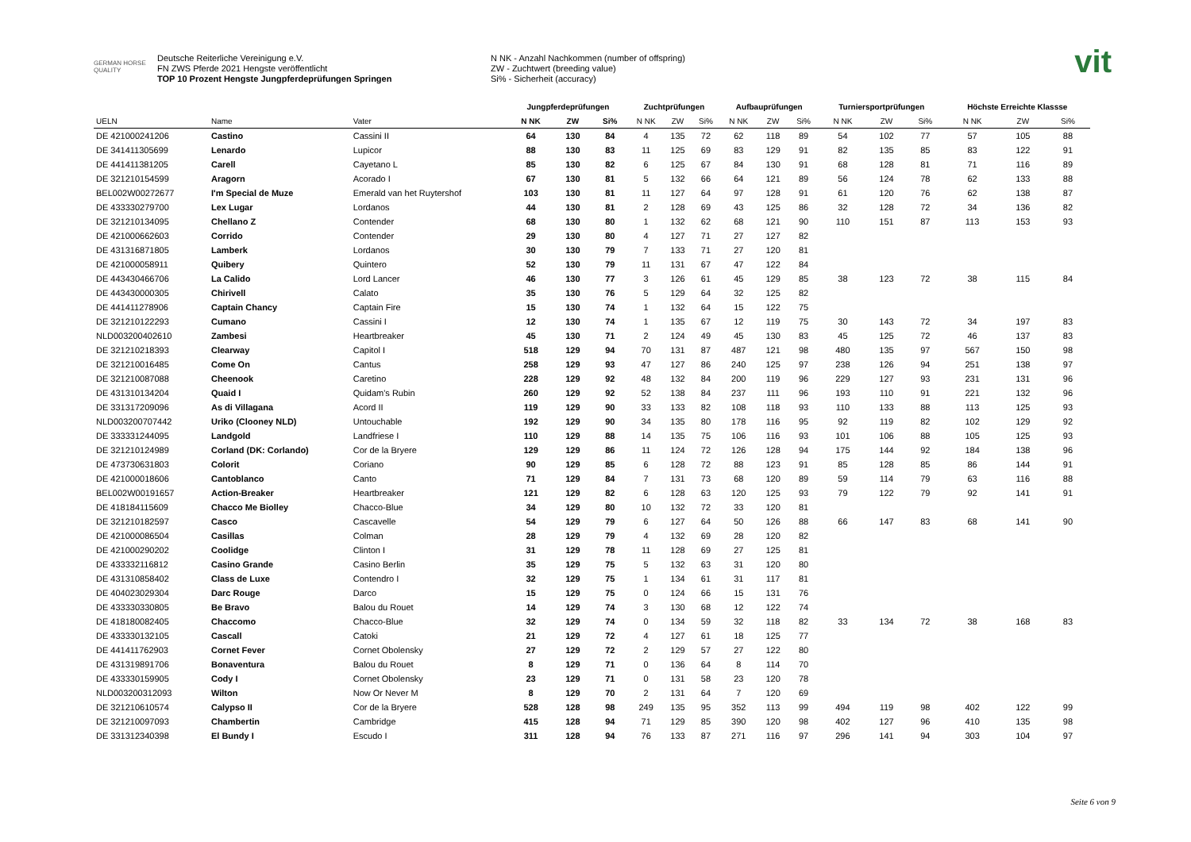GERMAN HORSE QUALITY
Deutsche Reiterliche Vereinigung e.V.
FN ZWS Pferde 2021 Hengste veröffentlicht
TOP 10 Prozent Hengste Jungpferdeprüfungen Springen
N NK - Anzahl Nachkommen (number of offspring)
ZW - Zuchtwert (breeding value)
Si% - Sicherheit (accuracy)
vit
| | | | Jungpferdeprüfungen | | | Zuchtprüfungen | | | Aufbauprüfungen | | | Turniersportprüfungen | | | Höchste Erreichte Klassse | | |
| --- | --- | --- | --- | --- | --- | --- | --- | --- | --- | --- | --- | --- | --- | --- | --- | --- | --- |
| UELN | Name | Vater | N NK | ZW | Si% | N NK | ZW | Si% | N NK | ZW | Si% | N NK | ZW | Si% | N NK | ZW | Si% |
| DE 421000241206 | Castino | Cassini II | 64 | 130 | 84 | 4 | 135 | 72 | 62 | 118 | 89 | 54 | 102 | 77 | 57 | 105 | 88 |
| DE 341411305699 | Lenardo | Lupicor | 88 | 130 | 83 | 11 | 125 | 69 | 83 | 129 | 91 | 82 | 135 | 85 | 83 | 122 | 91 |
| DE 441411381205 | Carell | Cayetano L | 85 | 130 | 82 | 6 | 125 | 67 | 84 | 130 | 91 | 68 | 128 | 81 | 71 | 116 | 89 |
| DE 321210154599 | Aragorn | Acorado I | 67 | 130 | 81 | 5 | 132 | 66 | 64 | 121 | 89 | 56 | 124 | 78 | 62 | 133 | 88 |
| BEL002W00272677 | I'm Special de Muze | Emerald van het Ruytershof | 103 | 130 | 81 | 11 | 127 | 64 | 97 | 128 | 91 | 61 | 120 | 76 | 62 | 138 | 87 |
| DE 433330279700 | Lex Lugar | Lordanos | 44 | 130 | 81 | 2 | 128 | 69 | 43 | 125 | 86 | 32 | 128 | 72 | 34 | 136 | 82 |
| DE 321210134095 | Chellano Z | Contender | 68 | 130 | 80 | 1 | 132 | 62 | 68 | 121 | 90 | 110 | 151 | 87 | 113 | 153 | 93 |
| DE 421000662603 | Corrido | Contender | 29 | 130 | 80 | 4 | 127 | 71 | 27 | 127 | 82 | | | | | | |
| DE 431316871805 | Lamberk | Lordanos | 30 | 130 | 79 | 7 | 133 | 71 | 27 | 120 | 81 | | | | | | |
| DE 421000058911 | Quibery | Quintero | 52 | 130 | 79 | 11 | 131 | 67 | 47 | 122 | 84 | | | | | | |
| DE 443430466706 | La Calido | Lord Lancer | 46 | 130 | 77 | 3 | 126 | 61 | 45 | 129 | 85 | 38 | 123 | 72 | 38 | 115 | 84 |
| DE 443430000305 | Chirivell | Calato | 35 | 130 | 76 | 5 | 129 | 64 | 32 | 125 | 82 | | | | | | |
| DE 441411278906 | Captain Chancy | Captain Fire | 15 | 130 | 74 | 1 | 132 | 64 | 15 | 122 | 75 | | | | | | |
| DE 321210122293 | Cumano | Cassini I | 12 | 130 | 74 | 1 | 135 | 67 | 12 | 119 | 75 | 30 | 143 | 72 | 34 | 197 | 83 |
| NLD003200402610 | Zambesi | Heartbreaker | 45 | 130 | 71 | 2 | 124 | 49 | 45 | 130 | 83 | 45 | 125 | 72 | 46 | 137 | 83 |
| DE 321210218393 | Clearway | Capitol I | 518 | 129 | 94 | 70 | 131 | 87 | 487 | 121 | 98 | 480 | 135 | 97 | 567 | 150 | 98 |
| DE 321210016485 | Come On | Cantus | 258 | 129 | 93 | 47 | 127 | 86 | 240 | 125 | 97 | 238 | 126 | 94 | 251 | 138 | 97 |
| DE 321210087088 | Cheenook | Caretino | 228 | 129 | 92 | 48 | 132 | 84 | 200 | 119 | 96 | 229 | 127 | 93 | 231 | 131 | 96 |
| DE 431310134204 | Quaid I | Quidam's Rubin | 260 | 129 | 92 | 52 | 138 | 84 | 237 | 111 | 96 | 193 | 110 | 91 | 221 | 132 | 96 |
| DE 331317209096 | As di Villagana | Acord II | 119 | 129 | 90 | 33 | 133 | 82 | 108 | 118 | 93 | 110 | 133 | 88 | 113 | 125 | 93 |
| NLD003200707442 | Uriko (Clooney NLD) | Untouchable | 192 | 129 | 90 | 34 | 135 | 80 | 178 | 116 | 95 | 92 | 119 | 82 | 102 | 129 | 92 |
| DE 333331244095 | Landgold | Landfriese I | 110 | 129 | 88 | 14 | 135 | 75 | 106 | 116 | 93 | 101 | 106 | 88 | 105 | 125 | 93 |
| DE 321210124989 | Corland (DK: Corlando) | Cor de la Bryere | 129 | 129 | 86 | 11 | 124 | 72 | 126 | 128 | 94 | 175 | 144 | 92 | 184 | 138 | 96 |
| DE 473730631803 | Colorit | Coriano | 90 | 129 | 85 | 6 | 128 | 72 | 88 | 123 | 91 | 85 | 128 | 85 | 86 | 144 | 91 |
| DE 421000018606 | Cantoblanco | Canto | 71 | 129 | 84 | 7 | 131 | 73 | 68 | 120 | 89 | 59 | 114 | 79 | 63 | 116 | 88 |
| BEL002W00191657 | Action-Breaker | Heartbreaker | 121 | 129 | 82 | 6 | 128 | 63 | 120 | 125 | 93 | 79 | 122 | 79 | 92 | 141 | 91 |
| DE 418184115609 | Chacco Me Biolley | Chacco-Blue | 34 | 129 | 80 | 10 | 132 | 72 | 33 | 120 | 81 | | | | | | |
| DE 321210182597 | Casco | Cascavelle | 54 | 129 | 79 | 6 | 127 | 64 | 50 | 126 | 88 | 66 | 147 | 83 | 68 | 141 | 90 |
| DE 421000086504 | Casillas | Colman | 28 | 129 | 79 | 4 | 132 | 69 | 28 | 120 | 82 | | | | | | |
| DE 421000290202 | Coolidge | Clinton I | 31 | 129 | 78 | 11 | 128 | 69 | 27 | 125 | 81 | | | | | | |
| DE 433332116812 | Casino Grande | Casino Berlin | 35 | 129 | 75 | 5 | 132 | 63 | 31 | 120 | 80 | | | | | | |
| DE 431310858402 | Class de Luxe | Contendro I | 32 | 129 | 75 | 1 | 134 | 61 | 31 | 117 | 81 | | | | | | |
| DE 404023029304 | Darc Rouge | Darco | 15 | 129 | 75 | 0 | 124 | 66 | 15 | 131 | 76 | | | | | | |
| DE 433330330805 | Be Bravo | Balou du Rouet | 14 | 129 | 74 | 3 | 130 | 68 | 12 | 122 | 74 | | | | | | |
| DE 418180082405 | Chaccomo | Chacco-Blue | 32 | 129 | 74 | 0 | 134 | 59 | 32 | 118 | 82 | 33 | 134 | 72 | 38 | 168 | 83 |
| DE 433330132105 | Cascall | Catoki | 21 | 129 | 72 | 4 | 127 | 61 | 18 | 125 | 77 | | | | | | |
| DE 441411762903 | Cornet Fever | Cornet Obolensky | 27 | 129 | 72 | 2 | 129 | 57 | 27 | 122 | 80 | | | | | | |
| DE 431319891706 | Bonaventura | Balou du Rouet | 8 | 129 | 71 | 0 | 136 | 64 | 8 | 114 | 70 | | | | | | |
| DE 433330159905 | Cody I | Cornet Obolensky | 23 | 129 | 71 | 0 | 131 | 58 | 23 | 120 | 78 | | | | | | |
| NLD003200312093 | Wilton | Now Or Never M | 8 | 129 | 70 | 2 | 131 | 64 | 7 | 120 | 69 | | | | | | |
| DE 321210610574 | Calypso II | Cor de la Bryere | 528 | 128 | 98 | 249 | 135 | 95 | 352 | 113 | 99 | 494 | 119 | 98 | 402 | 122 | 99 |
| DE 321210097093 | Chambertin | Cambridge | 415 | 128 | 94 | 71 | 129 | 85 | 390 | 120 | 98 | 402 | 127 | 96 | 410 | 135 | 98 |
| DE 331312340398 | El Bundy I | Escudo I | 311 | 128 | 94 | 76 | 133 | 87 | 271 | 116 | 97 | 296 | 141 | 94 | 303 | 104 | 97 |
Seite 6 von 9